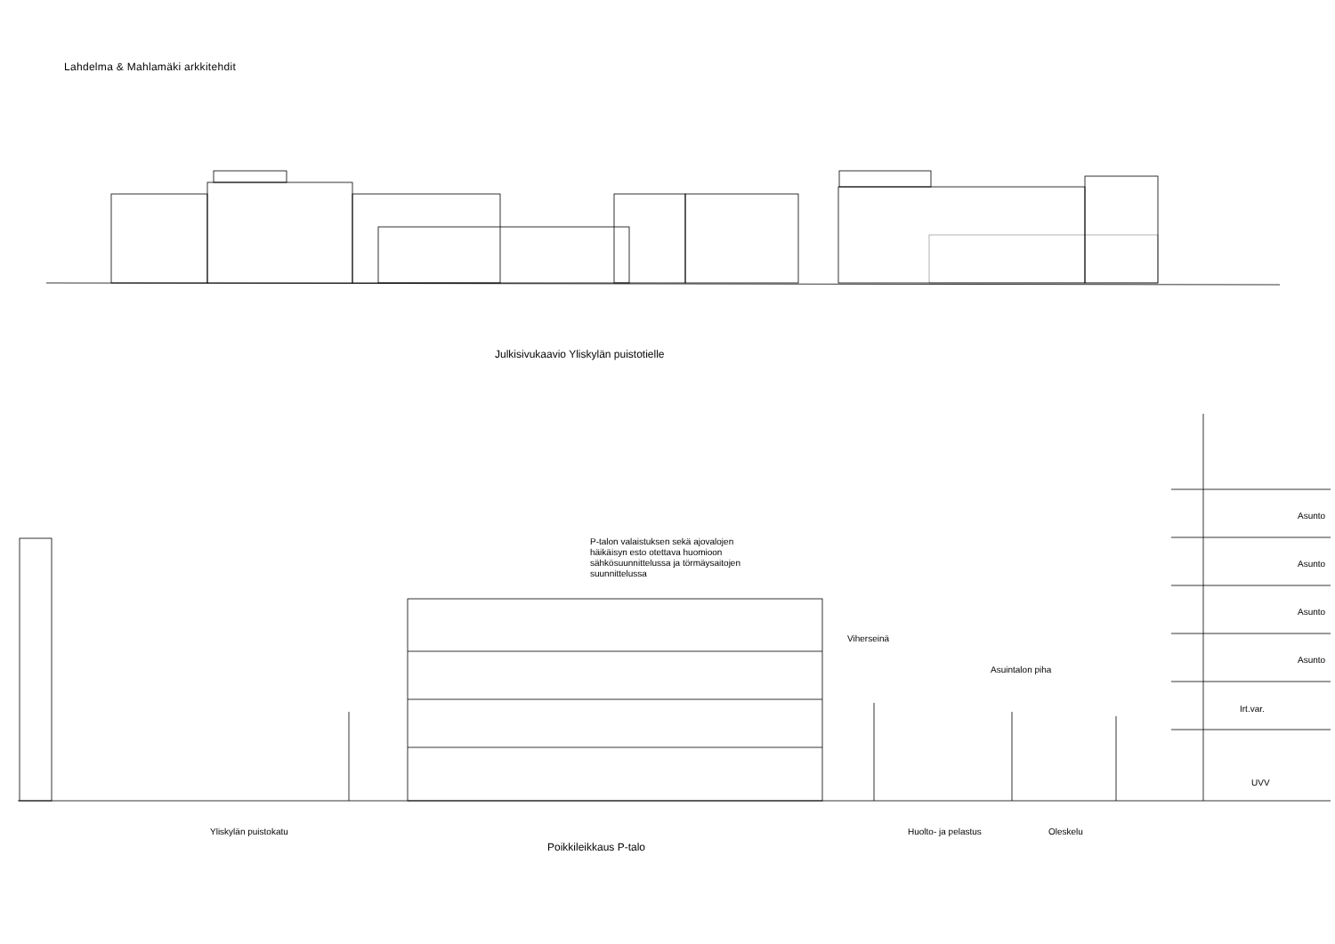Lahdelma & Mahlamäki arkkitehdit
Julkisivukaavio Yliskylän puistotielle
P-talon valaistuksen sekä ajovalojen
häikäisyn esto otettava huomioon
sähkösuunnittelussa ja törmäysaitojen
suunnittelussa
Asunto
Asunto
Asunto
Viherseinä
Asunto
Asuintalon piha
Irt.var.
UVV
Yliskylän puistokatu Huolto- ja pelastus Oleskelu
Poikkileikkaus P-talo